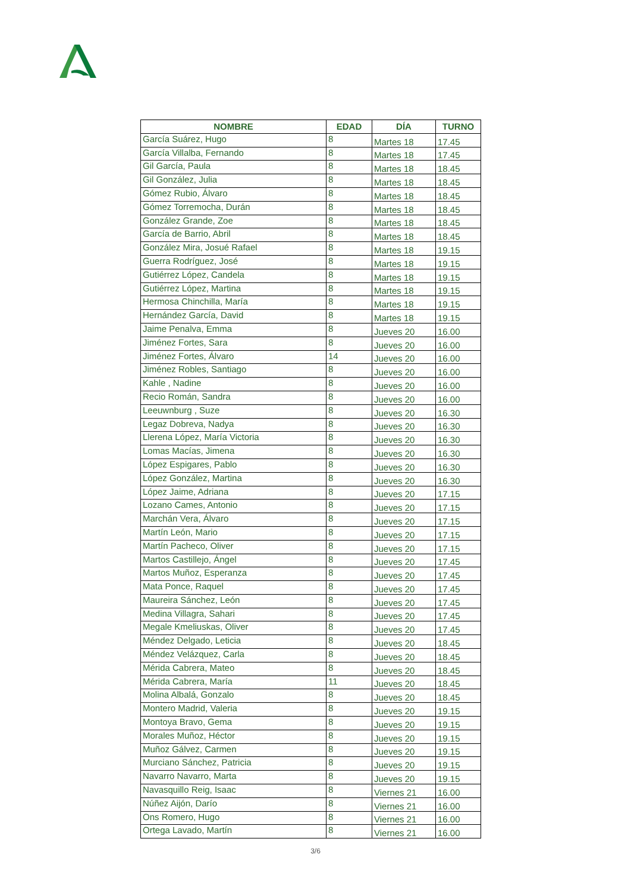| NOMBRE | EDAD | DÍA | TURNO |
| --- | --- | --- | --- |
| García Suárez, Hugo | 8 | Martes 18 | 17.45 |
| García Villalba, Fernando | 8 | Martes 18 | 17.45 |
| Gil García, Paula | 8 | Martes 18 | 18.45 |
| Gil González, Julia | 8 | Martes 18 | 18.45 |
| Gómez Rubio, Álvaro | 8 | Martes 18 | 18.45 |
| Gómez Torremocha, Durán | 8 | Martes 18 | 18.45 |
| González Grande, Zoe | 8 | Martes 18 | 18.45 |
| García de Barrio, Abril | 8 | Martes 18 | 18.45 |
| González Mira, Josué Rafael | 8 | Martes 18 | 19.15 |
| Guerra Rodríguez, José | 8 | Martes 18 | 19.15 |
| Gutiérrez López, Candela | 8 | Martes 18 | 19.15 |
| Gutiérrez López, Martina | 8 | Martes 18 | 19.15 |
| Hermosa Chinchilla, María | 8 | Martes 18 | 19.15 |
| Hernández García, David | 8 | Martes 18 | 19.15 |
| Jaime Penalva, Emma | 8 | Jueves 20 | 16.00 |
| Jiménez Fortes, Sara | 8 | Jueves 20 | 16.00 |
| Jiménez Fortes, Álvaro | 14 | Jueves 20 | 16.00 |
| Jiménez Robles, Santiago | 8 | Jueves 20 | 16.00 |
| Kahle , Nadine | 8 | Jueves 20 | 16.00 |
| Recio Román, Sandra | 8 | Jueves 20 | 16.00 |
| Leeuwnburg , Suze | 8 | Jueves 20 | 16.30 |
| Legaz Dobreva, Nadya | 8 | Jueves 20 | 16.30 |
| Llerena López, María Victoria | 8 | Jueves 20 | 16.30 |
| Lomas Macías, Jimena | 8 | Jueves 20 | 16.30 |
| López Espigares, Pablo | 8 | Jueves 20 | 16.30 |
| López González, Martina | 8 | Jueves 20 | 16.30 |
| López Jaime, Adriana | 8 | Jueves 20 | 17.15 |
| Lozano Cames, Antonio | 8 | Jueves 20 | 17.15 |
| Marchán Vera, Álvaro | 8 | Jueves 20 | 17.15 |
| Martín León, Mario | 8 | Jueves 20 | 17.15 |
| Martín Pacheco, Oliver | 8 | Jueves 20 | 17.15 |
| Martos Castillejo, Ángel | 8 | Jueves 20 | 17.45 |
| Martos Muñoz, Esperanza | 8 | Jueves 20 | 17.45 |
| Mata Ponce, Raquel | 8 | Jueves 20 | 17.45 |
| Maureira Sánchez, León | 8 | Jueves 20 | 17.45 |
| Medina Villagra, Sahari | 8 | Jueves 20 | 17.45 |
| Megale Kmeliuskas, Oliver | 8 | Jueves 20 | 17.45 |
| Méndez Delgado, Leticia | 8 | Jueves 20 | 18.45 |
| Méndez Velázquez, Carla | 8 | Jueves 20 | 18.45 |
| Mérida Cabrera, Mateo | 8 | Jueves 20 | 18.45 |
| Mérida Cabrera, María | 11 | Jueves 20 | 18.45 |
| Molina Albalá, Gonzalo | 8 | Jueves 20 | 18.45 |
| Montero Madrid, Valeria | 8 | Jueves 20 | 19.15 |
| Montoya Bravo, Gema | 8 | Jueves 20 | 19.15 |
| Morales Muñoz, Héctor | 8 | Jueves 20 | 19.15 |
| Muñoz Gálvez, Carmen | 8 | Jueves 20 | 19.15 |
| Murciano Sánchez, Patricia | 8 | Jueves 20 | 19.15 |
| Navarro Navarro, Marta | 8 | Jueves 20 | 19.15 |
| Navasquillo Reig, Isaac | 8 | Viernes 21 | 16.00 |
| Núñez Aijón, Darío | 8 | Viernes 21 | 16.00 |
| Ons Romero, Hugo | 8 | Viernes 21 | 16.00 |
| Ortega Lavado, Martín | 8 | Viernes 21 | 16.00 |
3/6